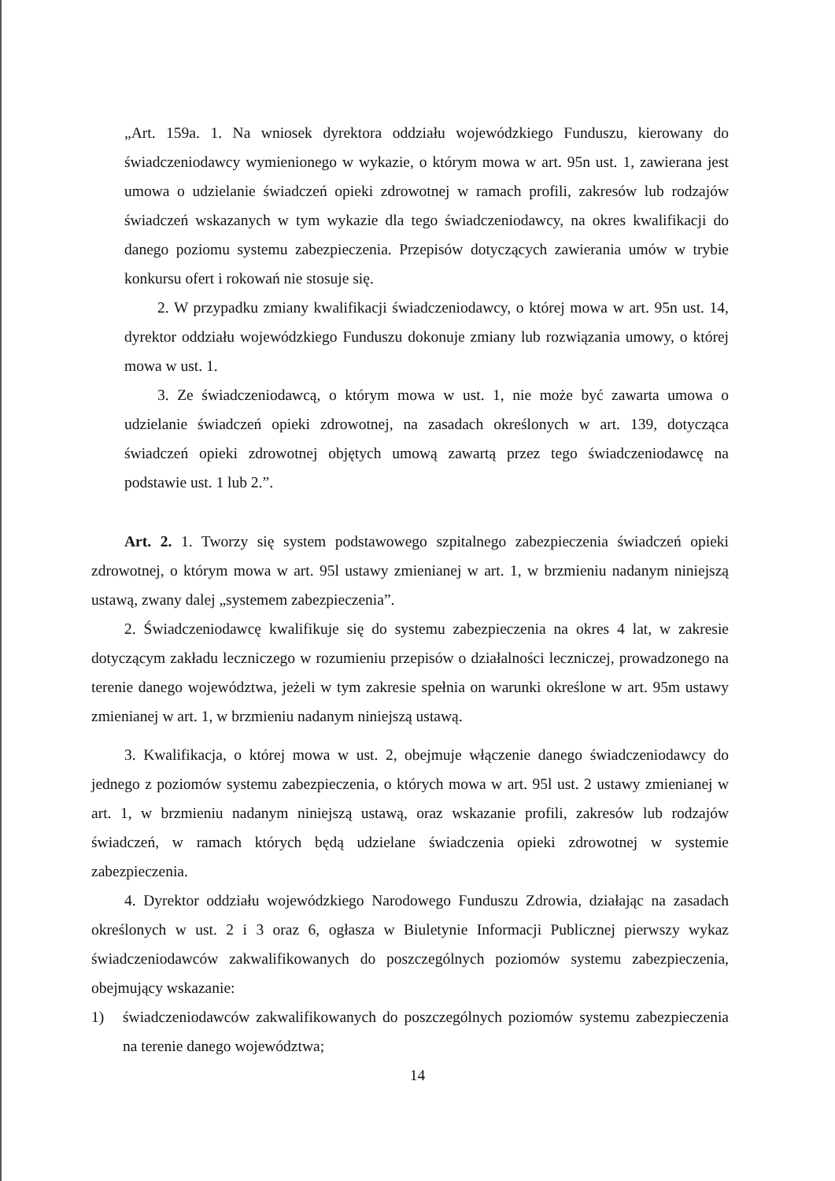„Art. 159a. 1. Na wniosek dyrektora oddziału wojewódzkiego Funduszu, kierowany do świadczeniodawcy wymienionego w wykazie, o którym mowa w art. 95n ust. 1, zawierana jest umowa o udzielanie świadczeń opieki zdrowotnej w ramach profili, zakresów lub rodzajów świadczeń wskazanych w tym wykazie dla tego świadczeniodawcy, na okres kwalifikacji do danego poziomu systemu zabezpieczenia. Przepisów dotyczących zawierania umów w trybie konkursu ofert i rokowań nie stosuje się.
2. W przypadku zmiany kwalifikacji świadczeniodawcy, o której mowa w art. 95n ust. 14, dyrektor oddziału wojewódzkiego Funduszu dokonuje zmiany lub rozwiązania umowy, o której mowa w ust. 1.
3. Ze świadczeniodawcą, o którym mowa w ust. 1, nie może być zawarta umowa o udzielanie świadczeń opieki zdrowotnej, na zasadach określonych w art. 139, dotycząca świadczeń opieki zdrowotnej objętych umową zawartą przez tego świadczeniodawcę na podstawie ust. 1 lub 2.”.
Art. 2. 1. Tworzy się system podstawowego szpitalnego zabezpieczenia świadczeń opieki zdrowotnej, o którym mowa w art. 95l ustawy zmienianej w art. 1, w brzmieniu nadanym niniejszą ustawą, zwany dalej „systemem zabezpieczenia”.
2. Świadczeniodawcę kwalifikuje się do systemu zabezpieczenia na okres 4 lat, w zakresie dotyczącym zakładu leczniczego w rozumieniu przepisów o działalności leczniczej, prowadzonego na terenie danego województwa, jeżeli w tym zakresie spełnia on warunki określone w art. 95m ustawy zmienianej w art. 1, w brzmieniu nadanym niniejszą ustawą.
3. Kwalifikacja, o której mowa w ust. 2, obejmuje włączenie danego świadczeniodawcy do jednego z poziomów systemu zabezpieczenia, o których mowa w art. 95l ust. 2 ustawy zmienianej w art. 1, w brzmieniu nadanym niniejszą ustawą, oraz wskazanie profili, zakresów lub rodzajów świadczeń, w ramach których będą udzielane świadczenia opieki zdrowotnej w systemie zabezpieczenia.
4. Dyrektor oddziału wojewódzkiego Narodowego Funduszu Zdrowia, działając na zasadach określonych w ust. 2 i 3 oraz 6, ogłasza w Biuletynie Informacji Publicznej pierwszy wykaz świadczeniodawców zakwalifikowanych do poszczególnych poziomów systemu zabezpieczenia, obejmujący wskazanie:
1) świadczeniodawców zakwalifikowanych do poszczególnych poziomów systemu zabezpieczenia na terenie danego województwa;
14